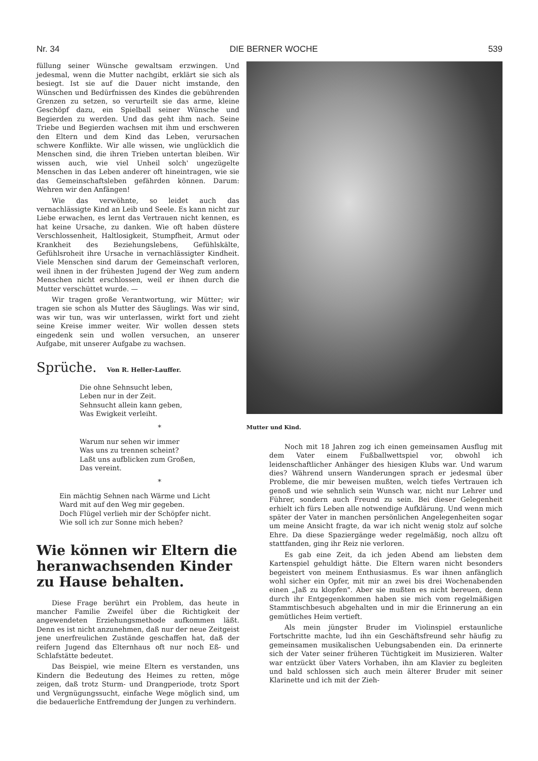Nr. 34 DIE BERNER WOCHE 539
füllung seiner Wünsche gewaltsam erzwingen. Und jedesmal, wenn die Mutter nachgibt, erklärt sie sich als besiegt. Ist sie auf die Dauer nicht imstande, den Wünschen und Bedürfnissen des Kindes die gebührenden Grenzen zu setzen, so verurteilt sie das arme, kleine Geschöpf dazu, ein Spielball seiner Wünsche und Begierden zu werden. Und das geht ihm nach. Seine Triebe und Begierden wachsen mit ihm und erschweren den Eltern und dem Kind das Leben, verursachen schwere Konflikte. Wir alle wissen, wie unglücklich die Menschen sind, die ihren Trieben untertan bleiben. Wir wissen auch, wie viel Unheil solch' ungezügelte Menschen in das Leben anderer oft hineintragen, wie sie das Gemeinschaftsleben gefährden können. Darum: Wehren wir den Anfängen!
Wie das verwöhnte, so leidet auch das vernachlässigte Kind an Leib und Seele. Es kann nicht zur Liebe erwachen, es lernt das Vertrauen nicht kennen, es hat keine Ursache, zu danken. Wie oft haben düstere Verschlossenheit, Haltlosigkeit, Stumpfheit, Armut oder Krankheit des Beziehungslebens, Gefühlskälte, Gefühlsroheit ihre Ursache in vernachlässigter Kindheit. Viele Menschen sind darum der Gemeinschaft verloren, weil ihnen in der frühesten Jugend der Weg zum andern Menschen nicht erschlossen, weil er ihnen durch die Mutter verschüttet wurde. —
Wir tragen große Verantwortung, wir Mütter; wir tragen sie schon als Mutter des Säuglings. Was wir sind, was wir tun, was wir unterlassen, wirkt fort und zieht seine Kreise immer weiter. Wir wollen dessen stets eingedenk sein und wollen versuchen, an unserer Aufgabe, mit unserer Aufgabe zu wachsen.
Sprüche. Von R. Heller-Lauffer.
Die ohne Sehnsucht leben,
Leben nur in der Zeit.
Sehnsucht allein kann geben,
Was Ewigkeit verleiht.
*
Warum nur sehen wir immer
Was uns zu trennen scheint?
Laßt uns aufblicken zum Großen,
Das vereint.
*
Ein mächtig Sehnen nach Wärme und Licht
Ward mit auf den Weg mir gegeben.
Doch Flügel verlieh mir der Schöpfer nicht.
Wie soll ich zur Sonne mich heben?
Wie können wir Eltern die heranwachsenden Kinder zu Hause behalten.
Diese Frage berührt ein Problem, das heute in mancher Familie Zweifel über die Richtigkeit der angewendeten Erziehungsmethode aufkommen läßt. Denn es ist nicht anzunehmen, daß nur der neue Zeitgeist jene unerfreulichen Zustände geschaffen hat, daß der reifern Jugend das Elternhaus oft nur noch Eß- und Schlafstätte bedeutet.
Das Beispiel, wie meine Eltern es verstanden, uns Kindern die Bedeutung des Heimes zu retten, möge zeigen, daß trotz Sturm- und Drangperiode, trotz Sport und Vergnügungssucht, einfache Wege möglich sind, um die bedauerliche Entfremdung der Jungen zu verhindern.
Mutter und Kind.
Noch mit 18 Jahren zog ich einen gemeinsamen Ausflug mit dem Vater einem Fußballwettspiel vor, obwohl ich leidenschaftlicher Anhänger des hiesigen Klubs war. Und warum dies? Während unsern Wanderungen sprach er jedesmal über Probleme, die mir beweisen mußten, welch tiefes Vertrauen ich genoß und wie sehnlich sein Wunsch war, nicht nur Lehrer und Führer, sondern auch Freund zu sein. Bei dieser Gelegenheit erhielt ich fürs Leben alle notwendige Aufklärung. Und wenn mich später der Vater in manchen persönlichen Angelegenheiten sogar um meine Ansicht fragte, da war ich nicht wenig stolz auf solche Ehre. Da diese Spaziergänge weder regelmäßig, noch allzu oft stattfanden, ging ihr Reiz nie verloren.
Es gab eine Zeit, da ich jeden Abend am liebsten dem Kartenspiel gehuldigt hätte. Die Eltern waren nicht besonders begeistert von meinem Enthusiasmus. Es war ihnen anfänglich wohl sicher ein Opfer, mit mir an zwei bis drei Wochenabenden einen „Jaß zu klopfen". Aber sie mußten es nicht bereuen, denn durch ihr Entgegenkommen haben sie mich vom regelmäßigen Stammtischbesuch abgehalten und in mir die Erinnerung an ein gemütliches Heim vertieft.
Als mein jüngster Bruder im Violinspiel erstaunliche Fortschritte machte, lud ihn ein Geschäftsfreund sehr häufig zu gemeinsamen musikalischen Uebungsabenden ein. Da erinnerte sich der Vater seiner früheren Tüchtigkeit im Musizieren. Walter war entzückt über Vaters Vorhaben, ihn am Klavier zu begleiten und bald schlossen sich auch mein älterer Bruder mit seiner Klarinette und ich mit der Zieh-